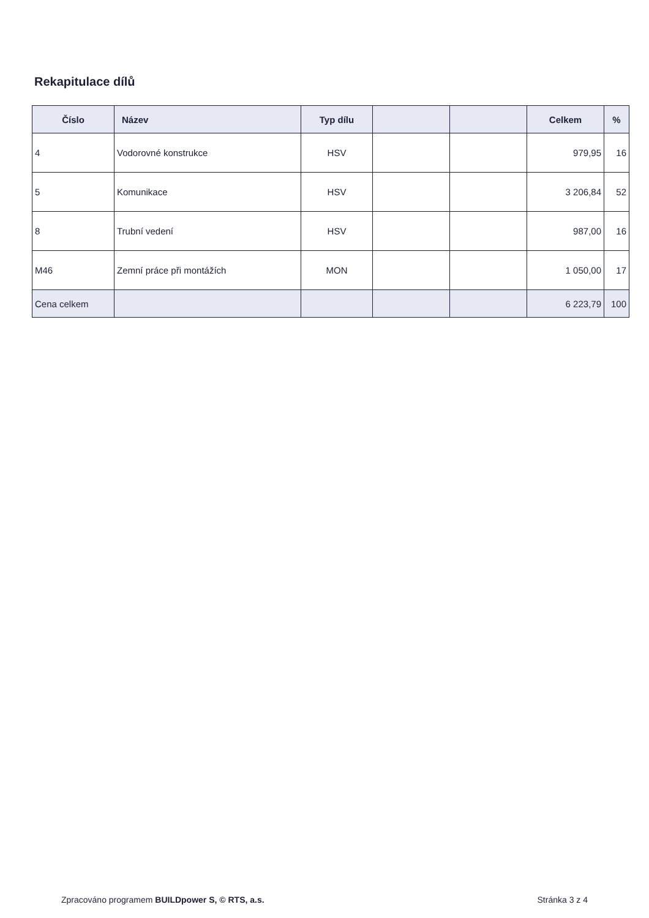Rekapitulace dílů
| Číslo | Název | Typ dílu | | | Celkem | % |
| --- | --- | --- | --- | --- | --- | --- |
| 4 | Vodorovné konstrukce | HSV | | | 979,95 | 16 |
| 5 | Komunikace | HSV | | | 3 206,84 | 52 |
| 8 | Trubní vedení | HSV | | | 987,00 | 16 |
| M46 | Zemní práce při montážích | MON | | | 1 050,00 | 17 |
| Cena celkem | | | | | 6 223,79 | 100 |
Zpracováno programem BUILDpower S, © RTS, a.s. Stránka 3 z 4